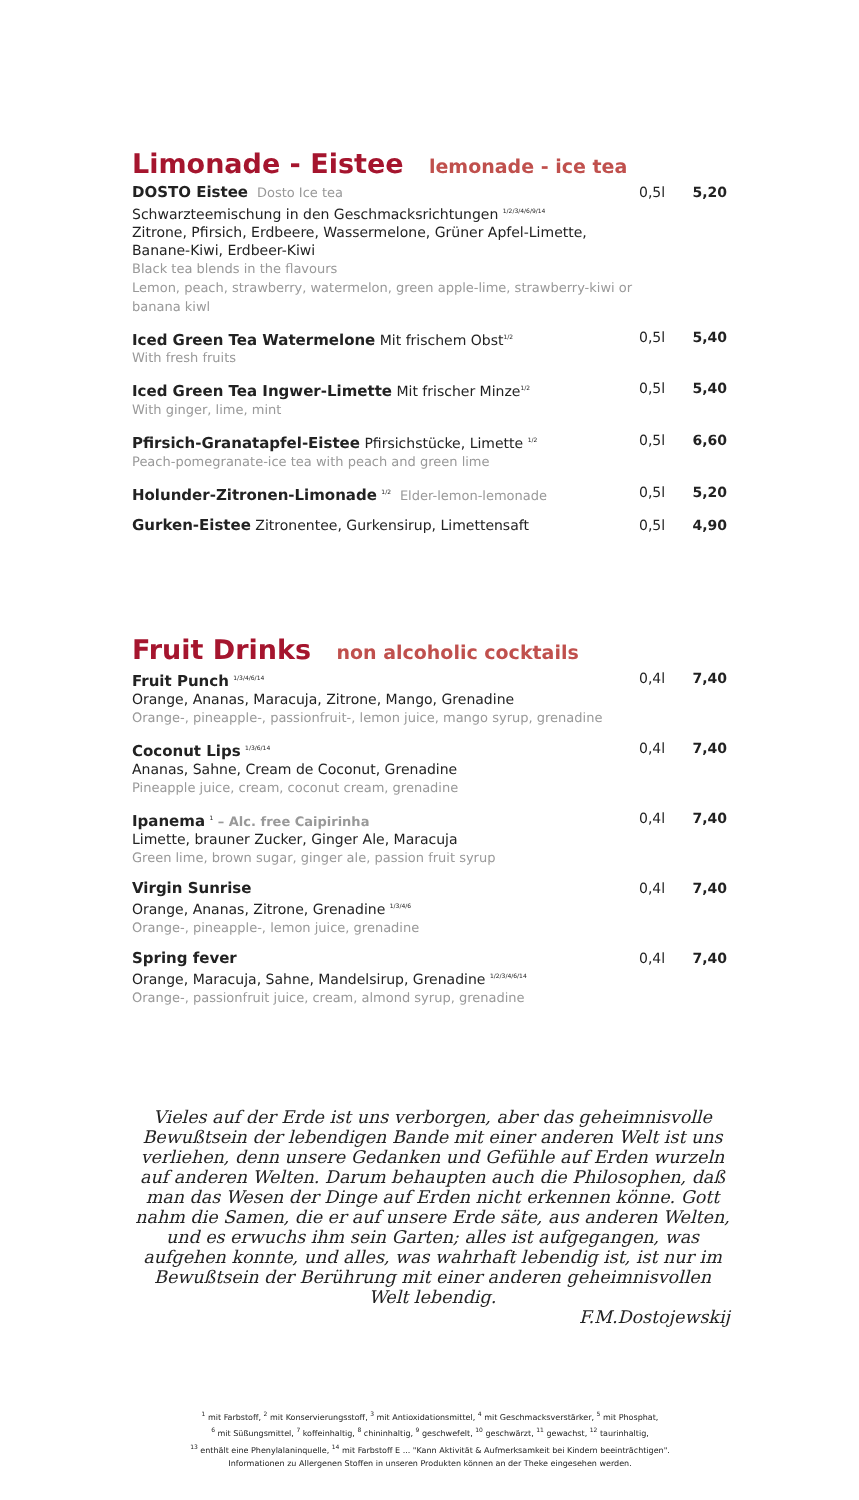Limonade - Eistee lemonade - ice tea
DOSTO Eistee Dosto Ice tea
Schwarzteemischung in den Geschmacksrichtungen <sup>1/2/3/4/6/9/14</sup>
Zitrone, Pfirsich, Erdbeere, Wassermelone, Grüner Apfel-Limette,
Banane-Kiwi, Erdbeer-Kiwi
Black tea blends in the flavours
Lemon, peach, strawberry, watermelon, green apple-lime, strawberry-kiwi or banana kiwl
0,5l 5,20
Iced Green Tea Watermelone Mit frischem Obst<sup>1/2</sup>
With fresh fruits
0,5l 5,40
Iced Green Tea Ingwer-Limette Mit frischer Minze<sup>1/2</sup>
With ginger, lime, mint
0,5l 5,40
Pfirsich-Granatapfel-Eistee Pfirsichstücke, Limette <sup>1/2</sup>
Peach-pomegranate-ice tea with peach and green lime
0,5l 6,60
Holunder-Zitronen-Limonade <sup>1/2</sup> Elder-lemon-lemonade
0,5l 5,20
Gurken-Eistee Zitronentee, Gurkensirup, Limettensaft
0,5l 4,90
Fruit Drinks non alcoholic cocktails
Fruit Punch <sup>1/3/4/6/14</sup>
Orange, Ananas, Maracuja, Zitrone, Mango, Grenadine
Orange-, pineapple-, passionfruit-, lemon juice, mango syrup, grenadine
0,4l 7,40
Coconut Lips <sup>1/3/6/14</sup>
Ananas, Sahne, Cream de Coconut, Grenadine
Pineapple juice, cream, coconut cream, grenadine
0,4l 7,40
Ipanema <sup>1</sup> – Alc. free Caipirinha
Limette, brauner Zucker, Ginger Ale, Maracuja
Green lime, brown sugar, ginger ale, passion fruit syrup
0,4l 7,40
Virgin Sunrise
Orange, Ananas, Zitrone, Grenadine <sup>1/3/4/6</sup>
Orange-, pineapple-, lemon juice, grenadine
0,4l 7,40
Spring fever
Orange, Maracuja, Sahne, Mandelsirup, Grenadine <sup>1/2/3/4/6/14</sup>
Orange-, passionfruit juice, cream, almond syrup, grenadine
0,4l 7,40
Vieles auf der Erde ist uns verborgen, aber das geheimnisvolle Bewußtsein der lebendigen Bande mit einer anderen Welt ist uns verliehen, denn unsere Gedanken und Gefühle auf Erden wurzeln auf anderen Welten. Darum behaupten auch die Philosophen, daß man das Wesen der Dinge auf Erden nicht erkennen könne. Gott nahm die Samen, die er auf unsere Erde säte, aus anderen Welten, und es erwuchs ihm sein Garten; alles ist aufgegangen, was aufgehen konnte, und alles, was wahrhaft lebendig ist, ist nur im Bewußtsein der Berührung mit einer anderen geheimnisvollen Welt lebendig.
F.M.Dostojewskij
<sup>1</sup> mit Farbstoff, <sup>2</sup> mit Konservierungsstoff, <sup>3</sup> mit Antioxidationsmittel, <sup>4</sup> mit Geschmacksverstärker, <sup>5</sup> mit Phosphat,
<sup>6</sup> mit Süßungsmittel, <sup>7</sup> koffeinhaltig, <sup>8</sup> chininhaltig, <sup>9</sup> geschwefelt, <sup>10</sup> geschwärzt, <sup>11</sup> gewachst, <sup>12</sup> taurinhaltig,
<sup>13</sup> enthält eine Phenylalaninquelle, <sup>14</sup> mit Farbstoff E ... "Kann Aktivität & Aufmerksamkeit bei Kindern beeinträchtigen".
Informationen zu Allergenen Stoffen in unseren Produkten können an der Theke eingesehen werden.